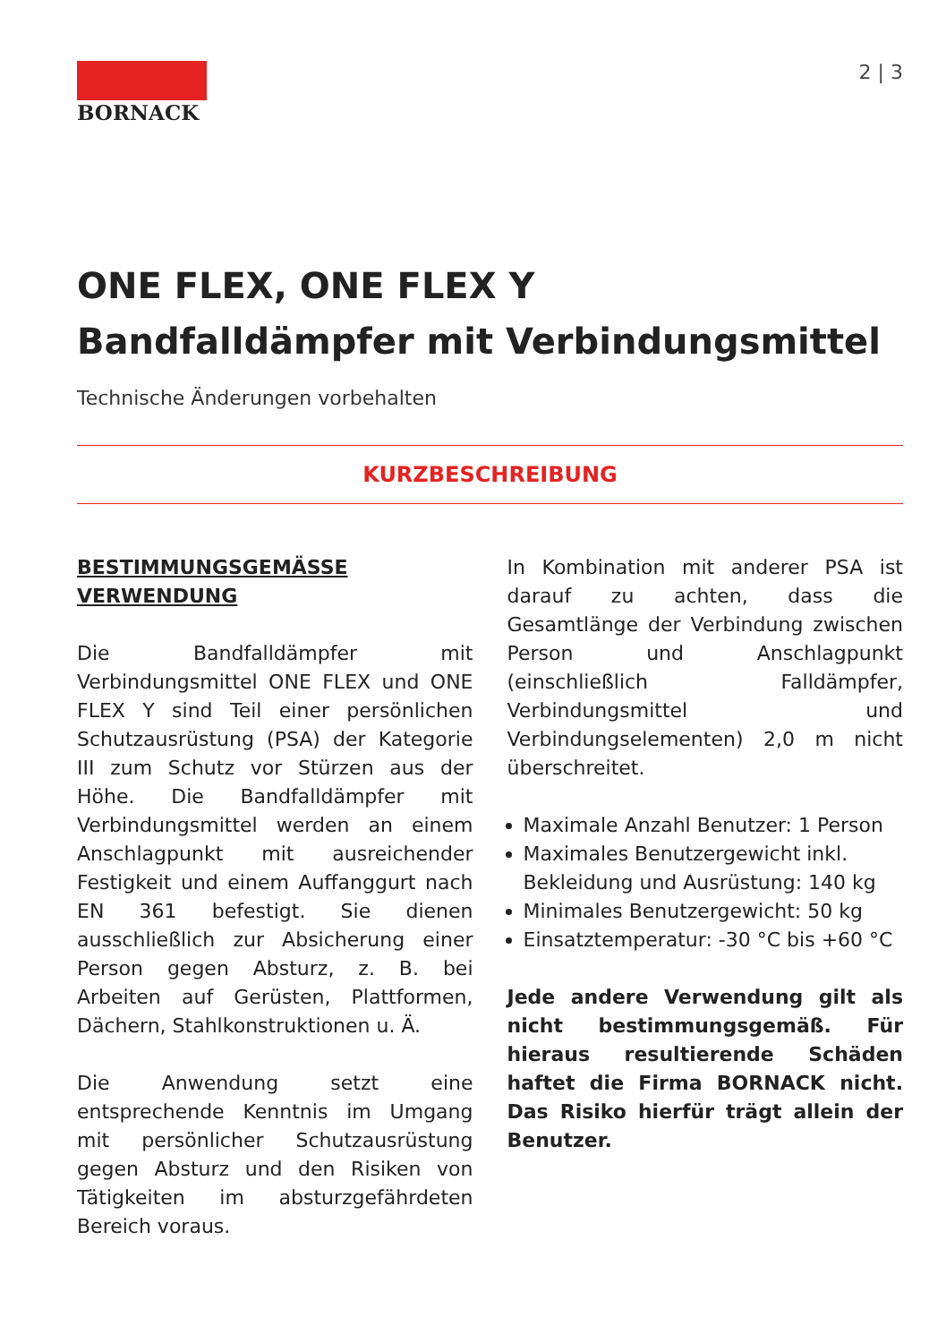BORNACK 2 | 3
ONE FLEX, ONE FLEX Y
Bandfalldämpfer mit Verbindungsmittel
Technische Änderungen vorbehalten
KURZBESCHREIBUNG
BESTIMMUNGSGEMÄSSE
VERWENDUNG
Die Bandfalldämpfer mit Verbindungsmittel ONE FLEX und ONE FLEX Y sind Teil einer persönlichen Schutzausrüstung (PSA) der Kategorie III zum Schutz vor Stürzen aus der Höhe. Die Bandfalldämpfer mit Verbindungsmittel werden an einem Anschlagpunkt mit ausreichender Festigkeit und einem Auffanggurt nach EN 361 befestigt. Sie dienen ausschließlich zur Absicherung einer Person gegen Absturz, z. B. bei Arbeiten auf Gerüsten, Plattformen, Dächern, Stahlkonstruktionen u. Ä.
Die Anwendung setzt eine entsprechende Kenntnis im Umgang mit persönlicher Schutzausrüstung gegen Absturz und den Risiken von Tätigkeiten im absturzgefährdeten Bereich voraus.
In Kombination mit anderer PSA ist darauf zu achten, dass die Gesamtlänge der Verbindung zwischen Person und Anschlagpunkt (einschließlich Falldämpfer, Verbindungsmittel und Verbindungselementen) 2,0 m nicht überschreitet.
Maximale Anzahl Benutzer: 1 Person
Maximales Benutzergewicht inkl. Bekleidung und Ausrüstung: 140 kg
Minimales Benutzergewicht: 50 kg
Einsatztemperatur: -30 °C bis +60 °C
Jede andere Verwendung gilt als nicht bestimmungsgemäß. Für hieraus resultierende Schäden haftet die Firma BORNACK nicht. Das Risiko hierfür trägt allein der Benutzer.